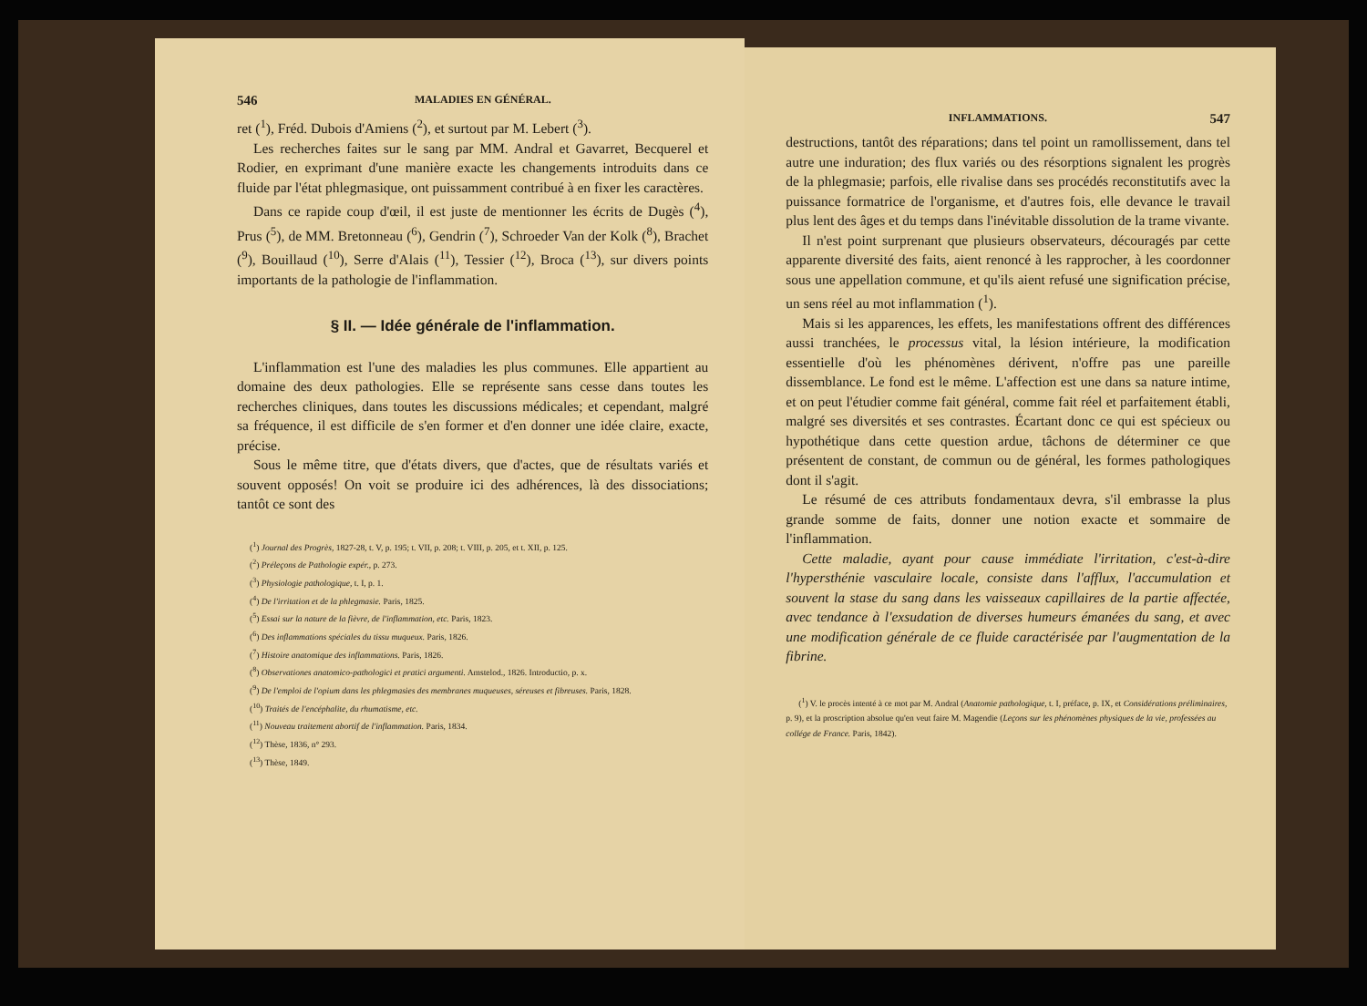546 MALADIES EN GÉNÉRAL.
ret (<sup>1</sup>), Fréd. Dubois d'Amiens (<sup>2</sup>), et surtout par M. Lebert (<sup>3</sup>).
Les recherches faites sur le sang par MM. Andral et Gavarret, Becquerel et Rodier, en exprimant d'une manière exacte les changements introduits dans ce fluide par l'état phlegmasique, ont puissamment contribué à en fixer les caractères.
Dans ce rapide coup d'œil, il est juste de mentionner les écrits de Dugès (<sup>4</sup>), Prus (<sup>5</sup>), de MM. Bretonneau (<sup>6</sup>), Gendrin (<sup>7</sup>), Schroeder Van der Kolk (<sup>8</sup>), Brachet (<sup>9</sup>), Bouillaud (<sup>10</sup>), Serre d'Alais (<sup>11</sup>), Tessier (<sup>12</sup>), Broca (<sup>13</sup>), sur divers points importants de la pathologie de l'inflammation.
§ II. — Idée générale de l'inflammation.
L'inflammation est l'une des maladies les plus communes. Elle appartient au domaine des deux pathologies. Elle se représente sans cesse dans toutes les recherches cliniques, dans toutes les discussions médicales; et cependant, malgré sa fréquence, il est difficile de s'en former et d'en donner une idée claire, exacte, précise.
Sous le même titre, que d'états divers, que d'actes, que de résultats variés et souvent opposés! On voit se produire ici des adhérences, là des dissociations; tantôt ce sont des
(<sup>1</sup>) Journal des Progrès, 1827-28, t. V, p. 195; t. VII, p. 208; t. VIII, p. 205, et t. XII, p. 125.
(<sup>2</sup>) Préleçons de Pathologie expér., p. 273.
(<sup>3</sup>) Physiologie pathologique, t. I, p. 1.
(<sup>4</sup>) De l'irritation et de la phlegmasie. Paris, 1825.
(<sup>5</sup>) Essai sur la nature de la fièvre, de l'inflammation, etc. Paris, 1823.
(<sup>6</sup>) Des inflammations spéciales du tissu muqueux. Paris, 1826.
(<sup>7</sup>) Histoire anatomique des inflammations. Paris, 1826.
(<sup>8</sup>) Observationes anatomico-pathologici et pratici argumenti. Amstelod., 1826. Introductio, p. x.
(<sup>9</sup>) De l'emploi de l'opium dans les phlegmasies des membranes muqueuses, séreuses et fibreuses. Paris, 1828.
(<sup>10</sup>) Traités de l'encéphalite, du rhumatisme, etc.
(<sup>11</sup>) Nouveau traitement abortif de l'inflammation. Paris, 1834.
(<sup>12</sup>) Thèse, 1836, n° 293.
(<sup>13</sup>) Thèse, 1849.
INFLAMMATIONS. 547
destructions, tantôt des réparations; dans tel point un ramollissement, dans tel autre une induration; des flux variés ou des résorptions signalent les progrès de la phlegmasie; parfois, elle rivalise dans ses procédés reconstitutifs avec la puissance formatrice de l'organisme, et d'autres fois, elle devance le travail plus lent des âges et du temps dans l'inévitable dissolution de la trame vivante.
Il n'est point surprenant que plusieurs observateurs, découragés par cette apparente diversité des faits, aient renoncé à les rapprocher, à les coordonner sous une appellation commune, et qu'ils aient refusé une signification précise, un sens réel au mot inflammation (<sup>1</sup>).
Mais si les apparences, les effets, les manifestations offrent des différences aussi tranchées, le processus vital, la lésion intérieure, la modification essentielle d'où les phénomènes dérivent, n'offre pas une pareille dissemblance. Le fond est le même. L'affection est une dans sa nature intime, et on peut l'étudier comme fait général, comme fait réel et parfaitement établi, malgré ses diversités et ses contrastes. Écartant donc ce qui est spécieux ou hypothétique dans cette question ardue, tâchons de déterminer ce que présentent de constant, de commun ou de général, les formes pathologiques dont il s'agit.
Le résumé de ces attributs fondamentaux devra, s'il embrasse la plus grande somme de faits, donner une notion exacte et sommaire de l'inflammation.
Cette maladie, ayant pour cause immédiate l'irritation, c'est-à-dire l'hypersthénie vasculaire locale, consiste dans l'afflux, l'accumulation et souvent la stase du sang dans les vaisseaux capillaires de la partie affectée, avec tendance à l'exsudation de diverses humeurs émanées du sang, et avec une modification générale de ce fluide caractérisée par l'augmentation de la fibrine.
(<sup>1</sup>) V. le procès intenté à ce mot par M. Andral (Anatomie pathologique, t. I, préface, p. IX, et Considérations préliminaires, p. 9), et la proscription absolue qu'en veut faire M. Magendie (Leçons sur les phénomènes physiques de la vie, professées au collége de France. Paris, 1842).